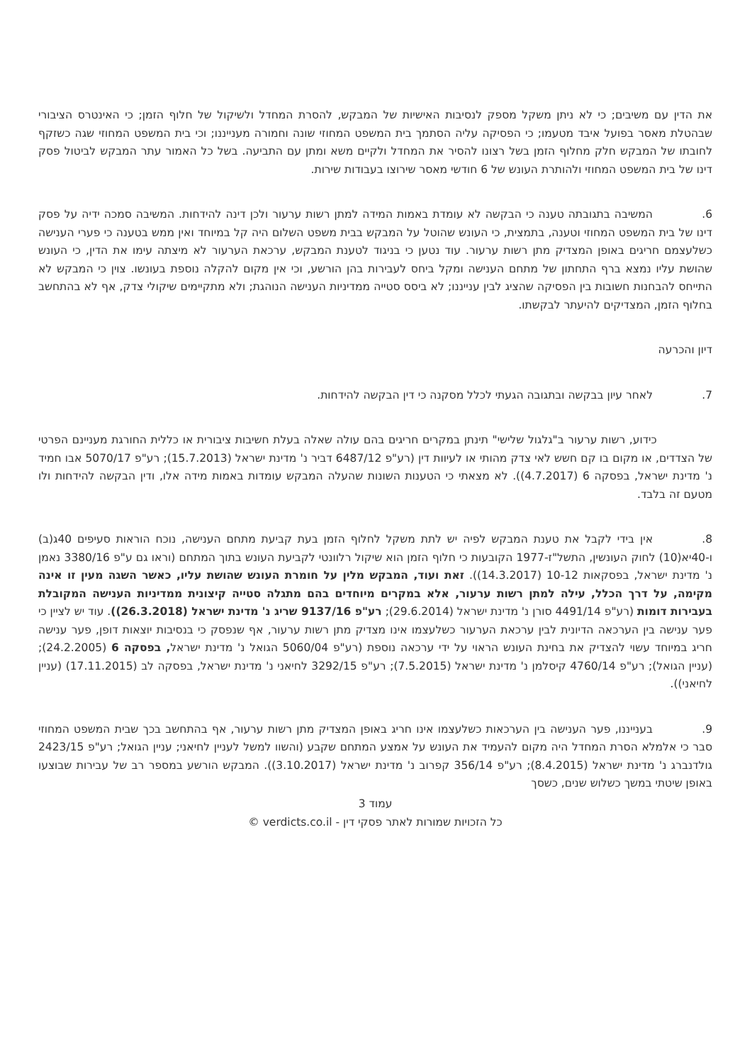את הדין עם משיבים; כי לא ניתן משקל מספק לנסיבות האישיות של המבקש, להסרת המחדל ולשיקול של חלוף הזמן; כי האינטרס הציבורי שבהטלת מאסר בפועל איבד מטעמו; כי הפסיקה עליה הסתמך בית המשפט המחוזי שונה וחמורה מענייננו; וכי בית המשפט המחוזי שגה כשזקף לחובתו של המבקש חלק מחלוף הזמן בשל רצונו להסיר את המחדל ולקיים משא ומתן עם התביעה. בשל כל האמור עתר המבקש לביטול פסק דינו של בית המשפט המחוזי ולהותרת העונש של 6 חודשי מאסר שירוצו בעבודות שירות.
6. המשיבה בתגובתה טענה כי הבקשה לא עומדת באמות המידה למתן רשות ערעור ולכן דינה להידחות. המשיבה סמכה ידיה על פסק דינו של בית המשפט המחוזי וטענה, בתמצית, כי העונש שהוטל על המבקש בבית משפט השלום היה קל במיוחד ואין ממש בטענה כי פערי הענישה כשלעצמם חריגים באופן המצדיק מתן רשות ערעור. עוד נטען כי בניגוד לטענת המבקש, ערכאת הערעור לא מיצתה עימו את הדין, כי העונש שהושת עליו נמצא ברף התחתון של מתחם הענישה ומקל ביחס לעבירות בהן הורשע, וכי אין מקום להקלה נוספת בעונשו. צוין כי המבקש לא התייחס להבחנות חשובות בין הפסיקה שהציג לבין ענייננו; לא ביסס סטייה ממדיניות הענישה הנוהגת; ולא מתקיימים שיקולי צדק, אף לא בהתחשב בחלוף הזמן, המצדיקים להיעתר לבקשתו.
דיון והכרעה
7. לאחר עיון בבקשה ובתגובה הגעתי לכלל מסקנה כי דין הבקשה להידחות.
כידוע, רשות ערעור ב"גלגול שלישי" תינתן במקרים חריגים בהם עולה שאלה בעלת חשיבות ציבורית או כללית החורגת מעניינם הפרטי של הצדדים, או מקום בו קם חשש לאי צדק מהותי או לעיוות דין (רע"פ 6487/12 דביר נ' מדינת ישראל (15.7.2013); רע"פ 5070/17 אבו חמיד נ' מדינת ישראל, בפסקה 6 (4.7.2017)). לא מצאתי כי הטענות השונות שהעלה המבקש עומדות באמות מידה אלו, ודין הבקשה להידחות ולו מטעם זה בלבד.
8. אין בידי לקבל את טענת המבקש לפיה יש לתת משקל לחלוף הזמן בעת קביעת מתחם הענישה, נוכח הוראות סעיפים 40ג(ב) ו-40יא(10) לחוק העונשין, התשל"ז-1977 הקובעות כי חלוף הזמן הוא שיקול רלוונטי לקביעת העונש בתוך המתחם (וראו גם ע"פ 3380/16 נאמן נ' מדינת ישראל, בפסקאות 10-12 (14.3.2017)). זאת ועוד, המבקש מלין על חומרת העונש שהושת עליו, כאשר השגה מעין זו אינה מקימה, על דרך הכלל, עילה למתן רשות ערעור, אלא במקרים מיוחדים בהם מתגלה סטייה קיצונית ממדיניות הענישה המקובלת בעבירות דומות (רע"פ 4491/14 סורן נ' מדינת ישראל (29.6.2014); רע"פ 9137/16 שריג נ' מדינת ישראל (26.3.2018)). עוד יש לציין כי פער ענישה בין הערכאה הדיונית לבין ערכאת הערעור כשלעצמו אינו מצדיק מתן רשות ערעור, אף שנפסק כי בנסיבות יוצאות דופן, פער ענישה חריג במיוחד עשוי להצדיק את בחינת העונש הראוי על ידי ערכאה נוספת (רע"פ 5060/04 הגואל נ' מדינת ישראל, בפסקה 6 (24.2.2005); (עניין הגואל); רע"פ 4760/14 קיסלמן נ' מדינת ישראל (7.5.2015); רע"פ 3292/15 לחיאני נ' מדינת ישראל, בפסקה לב (17.11.2015) (עניין לחיאני)).
9. בענייננו, פער הענישה בין הערכאות כשלעצמו אינו חריג באופן המצדיק מתן רשות ערעור, אף בהתחשב בכך שבית המשפט המחוזי סבר כי אלמלא הסרת המחדל היה מקום להעמיד את העונש על אמצע המתחם שקבע (והשוו למשל לעניין לחיאני; עניין הגואל; רע"פ 2423/15 גולדנברג נ' מדינת ישראל (8.4.2015); רע"פ 356/14 קפרוב נ' מדינת ישראל (3.10.2017)). המבקש הורשע במספר רב של עבירות שבוצעו באופן שיטתי במשך כשלוש שנים, כשסך
עמוד 3
כל הזכויות שמורות לאתר פסקי דין - verdicts.co.il ©